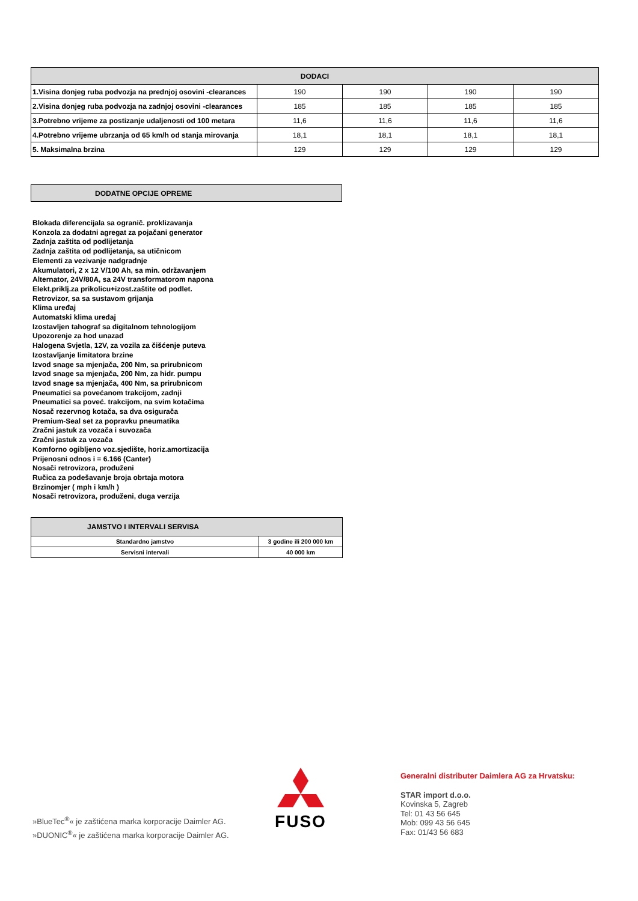| DODACI | | | | |
| --- | --- | --- | --- | --- |
| 1.Visina donjeg ruba podvozja na prednjoj osovini -clearances | 190 | 190 | 190 | 190 |
| 2.Visina donjeg ruba podvozja na zadnjoj osovini -clearances | 185 | 185 | 185 | 185 |
| 3.Potrebno vrijeme za postizanje udaljenosti od 100 metara | 11,6 | 11,6 | 11,6 | 11,6 |
| 4.Potrebno vrijeme ubrzanja od 65 km/h od stanja mirovanja | 18,1 | 18,1 | 18,1 | 18,1 |
| 5. Maksimalna brzina | 129 | 129 | 129 | 129 |
DODATNE OPCIJE OPREME
Blokada diferencijala sa ogranič. proklizavanja
Konzola za dodatni agregat za pojačani generator
Zadnja zaštita od podlijetanja
Zadnja zaštita od podlijetanja, sa utičnicom
Elementi za vezivanje nadgradnje
Akumulatori, 2 x 12 V/100 Ah, sa min. održavanjem
Alternator, 24V/80A, sa 24V transformatorom napona
Elekt.priklj.za prikolicu+izost.zaštite od podlet.
Retrovizor, sa sa sustavom grijanja
Klima uređaj
Automatski klima uređaj
Izostavljen tahograf sa digitalnom tehnologijom
Upozorenje za hod unazad
Halogena Svjetla, 12V, za vozila za čišćenje puteva
Izostavljanje limitatora brzine
Izvod snage sa mjenjača, 200 Nm, sa prirubnicom
Izvod snage sa mjenjača, 200 Nm, za hidr. pumpu
Izvod snage sa mjenjača, 400 Nm, sa prirubnicom
Pneumatici sa povećanom trakcijom, zadnji
Pneumatici sa poveć. trakcijom, na svim kotačima
Nosač rezervnog kotača, sa dva osigurača
Premium-Seal set za popravku pneumatika
Zračni jastuk za vozača i suvozača
Zračni jastuk za vozača
Komforno ogibljeno voz.sjedište, horiz.amortizacija
Prijenosni odnos i = 6.166 (Canter)
Nosači retrovizora, produženi
Ručica za podešavanje broja obrtaja motora
Brzinomjer ( mph i km/h )
Nosači retrovizora, produženi, duga verzija
| JAMSTVO I INTERVALI SERVISA | |
| --- | --- |
| Standardno jamstvo | 3 godine ili 200 000 km |
| Servisni intervali | 40 000 km |
»BlueTec<sup>®</sup>« je zaštićena marka korporacije Daimler AG.
»DUONIC<sup>®</sup>« je zaštićena marka korporacije Daimler AG.
FUSO
Generalni distributer Daimlera AG za Hrvatsku:
STAR import d.o.o.
Kovinska 5, Zagreb
Tel: 01 43 56 645
Mob: 099 43 56 645
Fax: 01/43 56 683